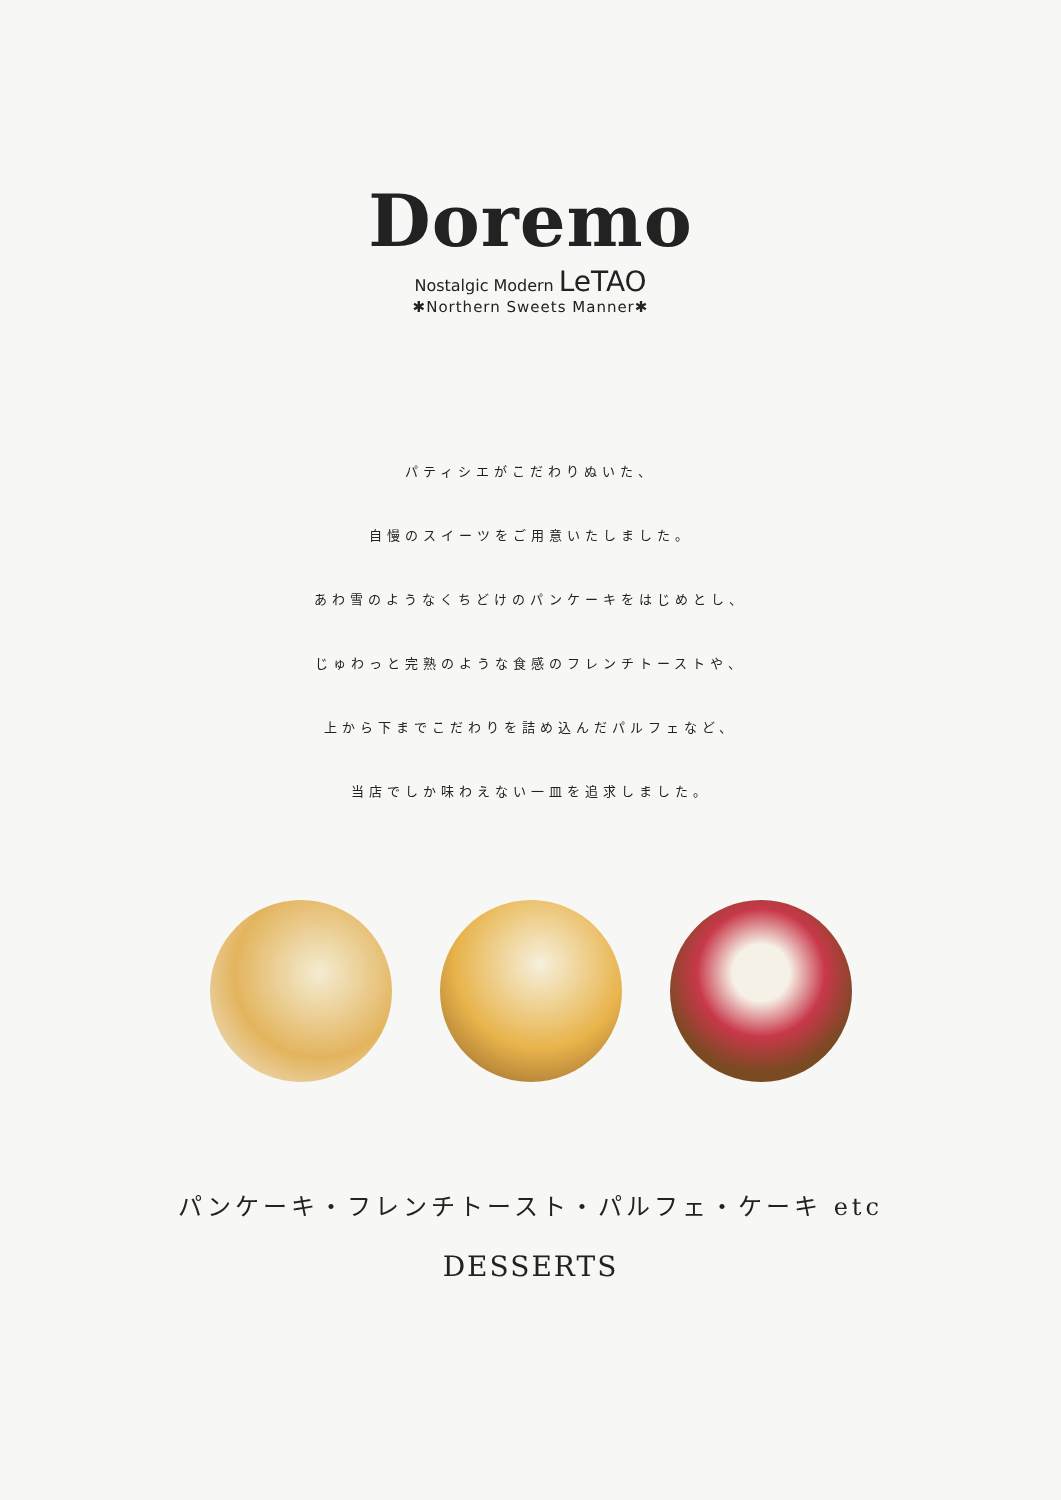Doremo
Nostalgic Modern LeTAO
✱Northern Sweets Manner✱
パティシエがこだわりぬいた、
自慢のスイーツをご用意いたしました。
あわ雪のようなくちどけのパンケーキをはじめとし、
じゅわっと完熟のような食感のフレンチトーストや、
上から下までこだわりを詰め込んだパルフェなど、
当店でしか味わえない一皿を追求しました。
パンケーキ・フレンチトースト・パルフェ・ケーキ etc
DESSERTS